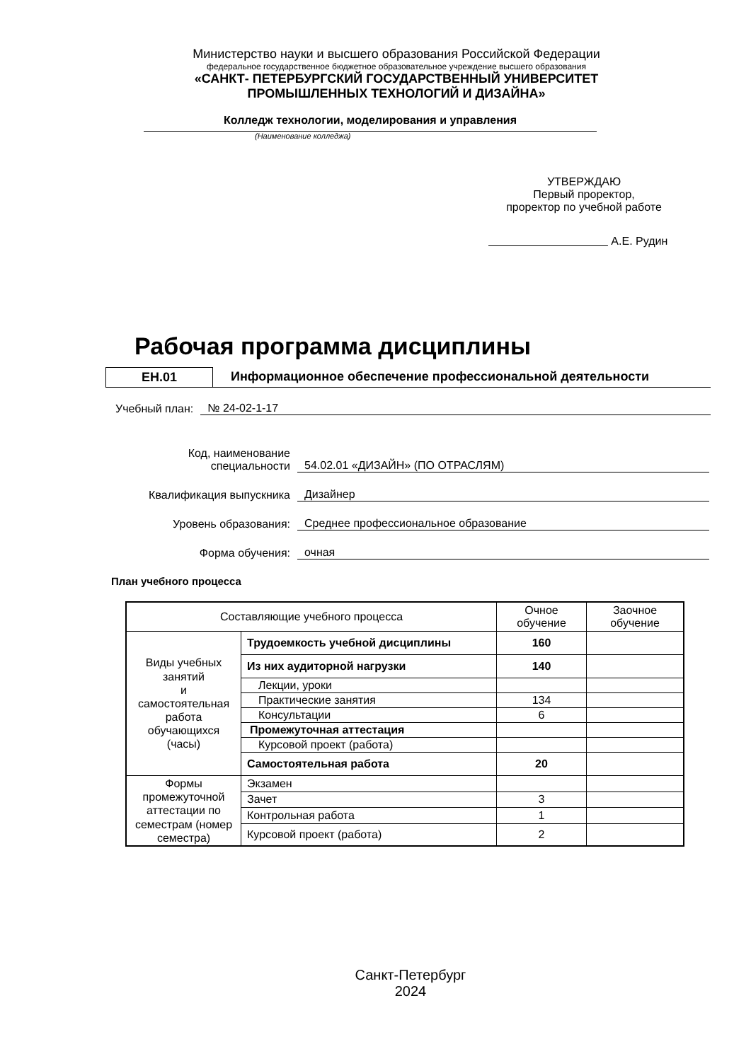Министерство науки и высшего образования Российской Федерации
федеральное государственное бюджетное образовательное учреждение высшего образования
«САНКТ- ПЕТЕРБУРГСКИЙ ГОСУДАРСТВЕННЫЙ УНИВЕРСИТЕТ
ПРОМЫШЛЕННЫХ ТЕХНОЛОГИЙ И ДИЗАЙНА»
Колледж технологии, моделирования и управления
(Наименование колледжа)
УТВЕРЖДАЮ
Первый проректор,
проректор по учебной работе
А.Е. Рудин
Рабочая программа дисциплины
ЕН.01
Информационное обеспечение профессиональной деятельности
Учебный план: № 24-02-1-17
Код, наименование
специальности
54.02.01 «ДИЗАЙН» (ПО ОТРАСЛЯМ)
Квалификация выпускника
Дизайнер
Уровень образования:
Среднее профессиональное образование
Форма обучения:
очная
План учебного процесса
| Составляющие учебного процесса | | Очное обучение | Заочное обучение |
| Виды учебных занятий и самостоятельная работа обучающихся (часы) | Трудоемкость учебной дисциплины | 160 | |
| | Из них аудиторной нагрузки | 140 | |
| | Лекции, уроки | | |
| | Практические занятия | 134 | |
| | Консультации | 6 | |
| | Промежуточная аттестация | | |
| | Курсовой проект (работа) | | |
| | Самостоятельная работа | 20 | |
| Формы промежуточной аттестации по семестрам (номер семестра) | Экзамен | | |
| | Зачет | 3 | |
| | Контрольная работа | 1 | |
| | Курсовой проект (работа) | 2 | |
Санкт-Петербург
2024